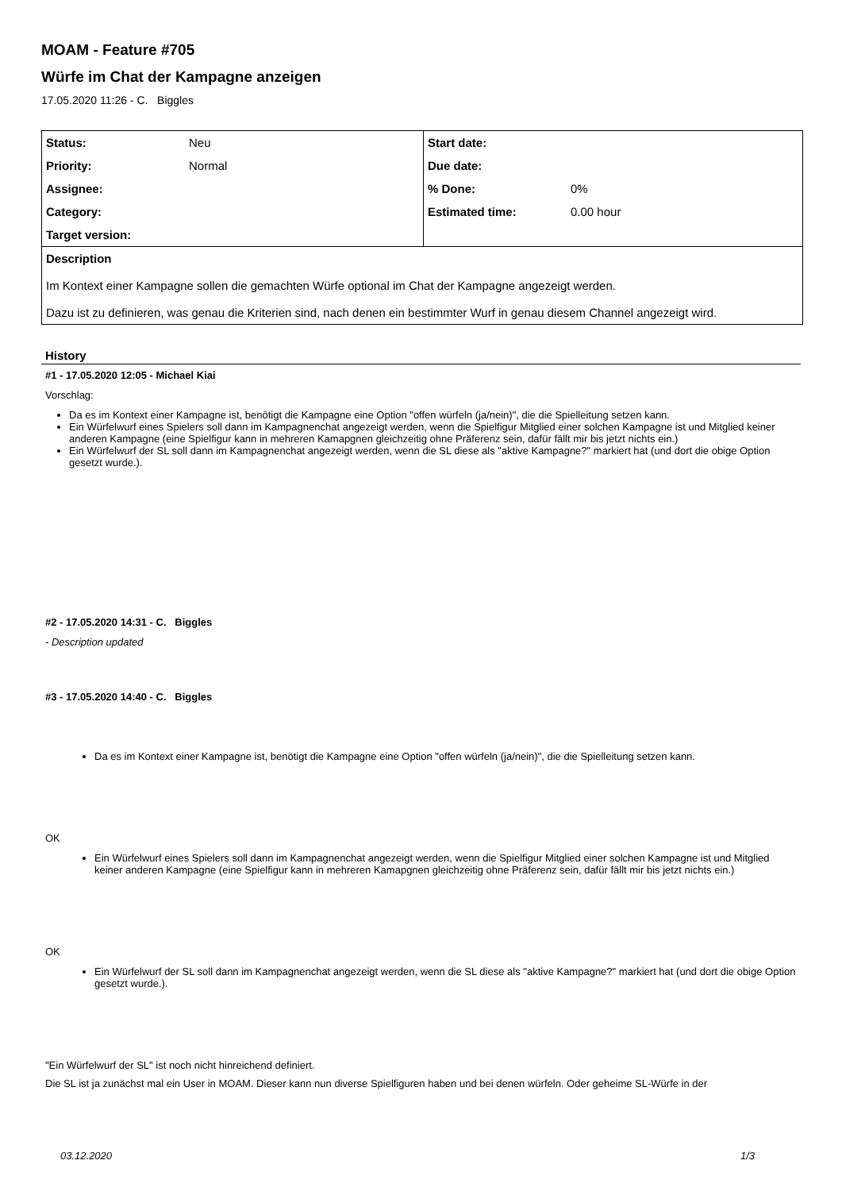MOAM - Feature #705
Würfe im Chat der Kampagne anzeigen
17.05.2020 11:26 - C. Biggles
| Status: | Neu | Start date: | |
| Priority: | Normal | Due date: | |
| Assignee: | | % Done: | 0% |
| Category: | | Estimated time: | 0.00 hour |
| Target version: | | | |
| Description Im Kontext einer Kampagne sollen die gemachten Würfe optional im Chat der Kampagne angezeigt werden. Dazu ist zu definieren, was genau die Kriterien sind, nach denen ein bestimmter Wurf in genau diesem Channel angezeigt wird. | | | |
History
#1 - 17.05.2020 12:05 - Michael Kiai
Vorschlag:
Da es im Kontext einer Kampagne ist, benötigt die Kampagne eine Option "offen würfeln (ja/nein)", die die Spielleitung setzen kann.
Ein Würfelwurf eines Spielers soll dann im Kampagnenchat angezeigt werden, wenn die Spielfigur Mitglied einer solchen Kampagne ist und Mitglied keiner anderen Kampagne (eine Spielfigur kann in mehreren Kamapgnen gleichzeitig ohne Präferenz sein, dafür fällt mir bis jetzt nichts ein.)
Ein Würfelwurf der SL soll dann im Kampagnenchat angezeigt werden, wenn die SL diese als "aktive Kampagne?" markiert hat (und dort die obige Option gesetzt wurde.).
#2 - 17.05.2020 14:31 - C. Biggles
- Description updated
#3 - 17.05.2020 14:40 - C. Biggles
Da es im Kontext einer Kampagne ist, benötigt die Kampagne eine Option "offen würfeln (ja/nein)", die die Spielleitung setzen kann.
OK
Ein Würfelwurf eines Spielers soll dann im Kampagnenchat angezeigt werden, wenn die Spielfigur Mitglied einer solchen Kampagne ist und Mitglied keiner anderen Kampagne (eine Spielfigur kann in mehreren Kamapgnen gleichzeitig ohne Präferenz sein, dafür fällt mir bis jetzt nichts ein.)
OK
Ein Würfelwurf der SL soll dann im Kampagnenchat angezeigt werden, wenn die SL diese als "aktive Kampagne?" markiert hat (und dort die obige Option gesetzt wurde.).
"Ein Würfelwurf der SL" ist noch nicht hinreichend definiert.
Die SL ist ja zunächst mal ein User in MOAM. Dieser kann nun diverse Spielfiguren haben und bei denen würfeln. Oder geheime SL-Würfe in der
03.12.2020 1/3